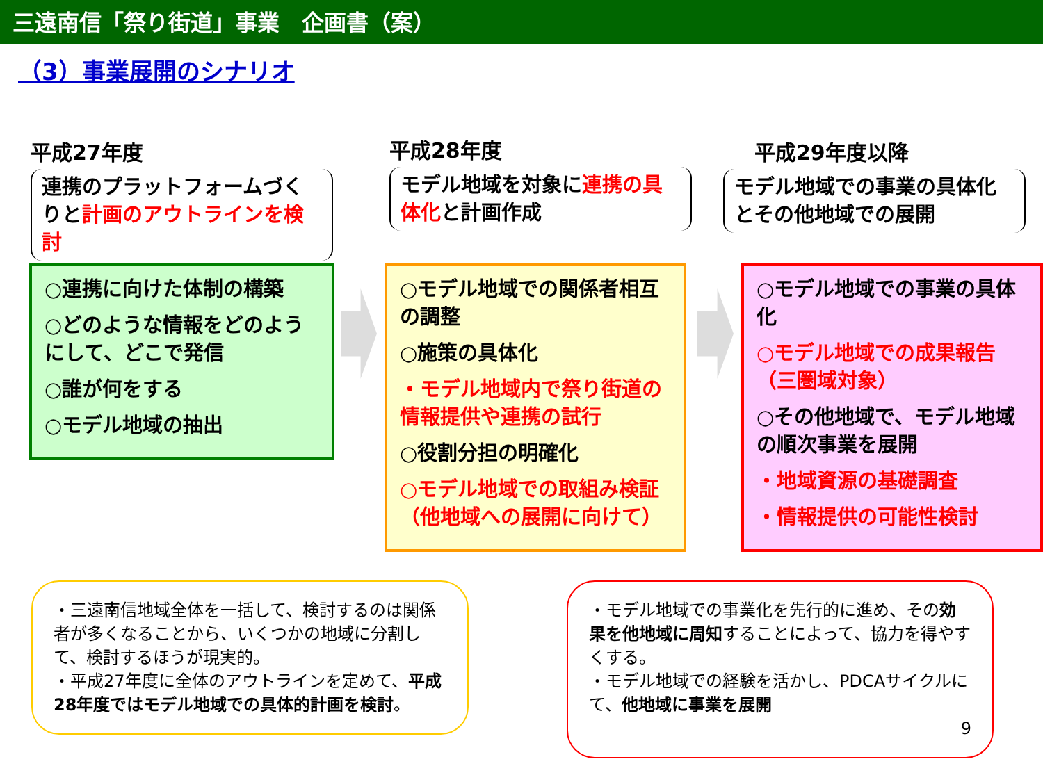三遠南信「祭り街道」事業　企画書（案）
（3）事業展開のシナリオ
平成27年度
連携のプラットフォームづくりと計画のアウトラインを検討
平成28年度
モデル地域を対象に連携の具体化と計画作成
平成29年度以降
モデル地域での事業の具体化とその他地域での展開
○連携に向けた体制の構築
○どのような情報をどのようにして、どこで発信
○誰が何をする
○モデル地域の抽出
○モデル地域での関係者相互の調整
○施策の具体化
・モデル地域内で祭り街道の情報提供や連携の試行
○役割分担の明確化
○モデル地域での取組み検証（他地域への展開に向けて）
○モデル地域での事業の具体化
○モデル地域での成果報告（三圏域対象）
○その他地域で、モデル地域の順次事業を展開
・地域資源の基礎調査
・情報提供の可能性検討
・三遠南信地域全体を一括して、検討するのは関係者が多くなることから、いくつかの地域に分割して、検討するほうが現実的。
・平成27年度に全体のアウトラインを定めて、平成28年度ではモデル地域での具体的計画を検討。
・モデル地域での事業化を先行的に進め、その効果を他地域に周知することによって、協力を得やすくする。
・モデル地域での経験を活かし、PDCAサイクルにて、他地域に事業を展開
9